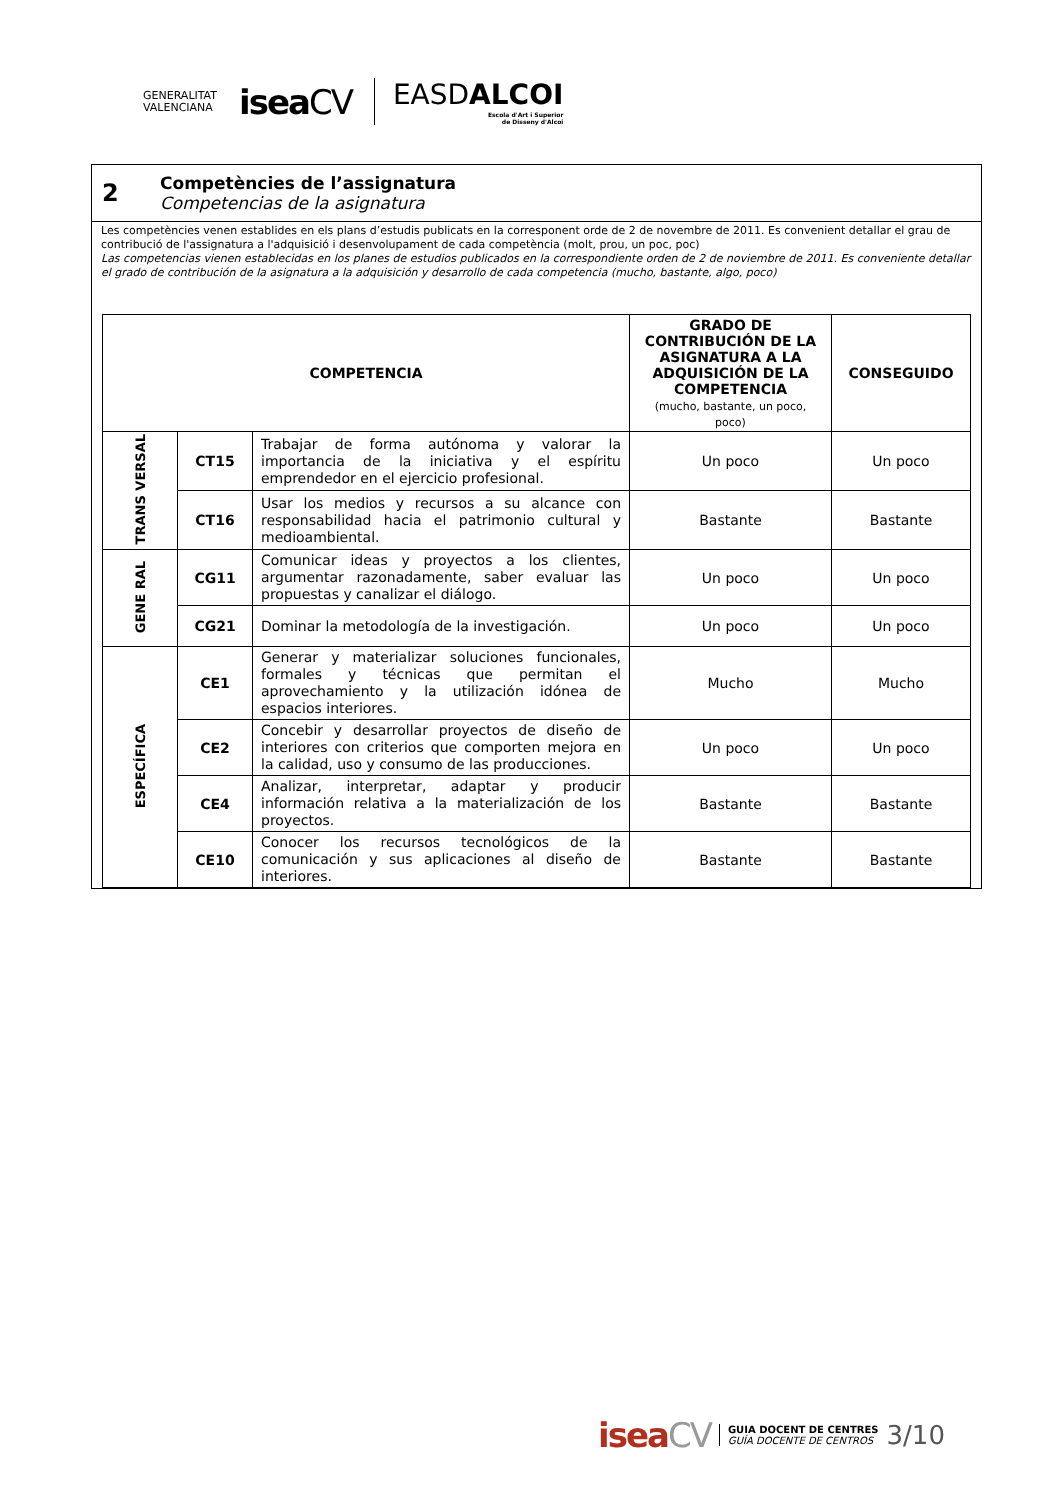GENERALITAT
VALENCIANA
iseaCV
EASDALCOI
Escola d'Art i Superior
de Disseny d'Alcoi
2
Competències de l’assignatura
Competencias de la asignatura
Les competències venen establides en els plans d’estudis publicats en la corresponent orde de 2 de novembre de 2011. Es convenient detallar el grau de contribució de l'assignatura a l'adquisició i desenvolupament de cada competència (molt, prou, un poc, poc)
Las competencias vienen establecidas en los planes de estudios publicados en la correspondiente orden de 2 de noviembre de 2011. Es conveniente detallar el grado de contribución de la asignatura a la adquisición y desarrollo de cada competencia (mucho, bastante, algo, poco)
| COMPETENCIA | | | GRADO DE CONTRIBUCIÓN DE LA ASIGNATURA A LA ADQUISICIÓN DE LA COMPETENCIA (mucho, bastante, un poco, poco) | CONSEGUIDO |
| --- | --- | --- | --- | --- |
| TRANS VERSAL | CT15 | Trabajar de forma autónoma y valorar la importancia de la iniciativa y el espíritu emprendedor en el ejercicio profesional. | Un poco | Un poco |
| | CT16 | Usar los medios y recursos a su alcance con responsabilidad hacia el patrimonio cultural y medioambiental. | Bastante | Bastante |
| GENE RAL | CG11 | Comunicar ideas y proyectos a los clientes, argumentar razonadamente, saber evaluar las propuestas y canalizar el diálogo. | Un poco | Un poco |
| | CG21 | Dominar la metodología de la investigación. | Un poco | Un poco |
| ESPECÍFICA | CE1 | Generar y materializar soluciones funcionales, formales y técnicas que permitan el aprovechamiento y la utilización idónea de espacios interiores. | Mucho | Mucho |
| | CE2 | Concebir y desarrollar proyectos de diseño de interiores con criterios que comporten mejora en la calidad, uso y consumo de las producciones. | Un poco | Un poco |
| | CE4 | Analizar, interpretar, adaptar y producir información relativa a la materialización de los proyectos. | Bastante | Bastante |
| | CE10 | Conocer los recursos tecnológicos de la comunicación y sus aplicaciones al diseño de interiores. | Bastante | Bastante |
iseaCV
GUIA DOCENT DE CENTRES
GUÍA DOCENTE DE CENTROS
3/10